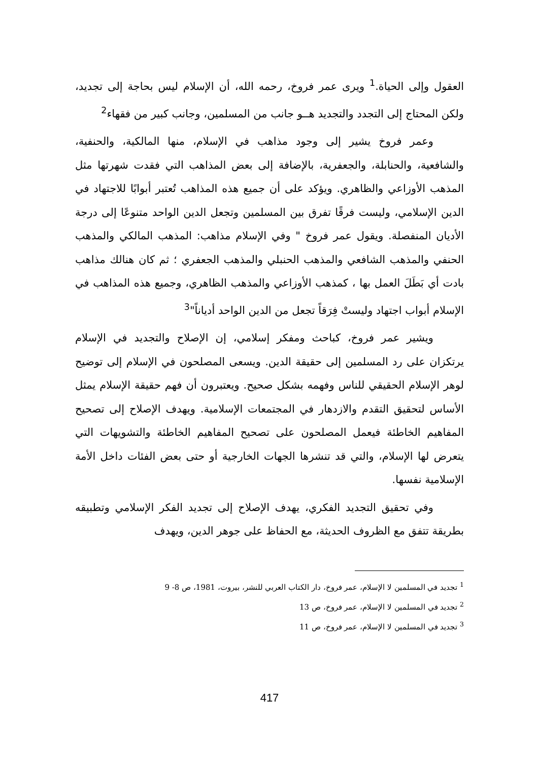العقول وإلى الحياة.<sup>1</sup> ويرى عمر فروخ، رحمه الله، أن الإسلام ليس بحاجة إلى تجديد، ولكن المحتاج إلى التجدد والتجديد هــو جانب من المسلمين، وجانب كبير من فقهاء<sup>2</sup>
وعمر فروخ يشير إلى وجود مذاهب في الإسلام، منها المالكية، والحنفية، والشافعية، والحنابلة، والجعفرية، بالإضافة إلى بعض المذاهب التي فقدت شهرتها مثل المذهب الأوزاعي والظاهري. ويؤكد على أن جميع هذه المذاهب تُعتبر أبوابًا للاجتهاد في الدين الإسلامي، وليست فرقًا تفرق بين المسلمين وتجعل الدين الواحد متنوعًا إلى درجة الأديان المنفصلة. ويقول عمر فروخ " وفي الإسلام مذاهب: المذهب المالكي والمذهب الحنفي والمذهب الشافعي والمذهب الحنبلي والمذهب الجعفري ؛ ثم كان هنالك مذاهب بادت أي بَطَلَ العمل بها ، كمذهب الأوزاعي والمذهب الظاهري، وجميع هذه المذاهب في الإسلام أبواب اجتهاد وليستْ فِرَقاً تجعل من الدين الواحد أدياناً"<sup>3</sup>
ويشير عمر فروخ، كباحث ومفكر إسلامي، إن الإصلاح والتجديد في الإسلام يرتكزان على رد المسلمين إلى حقيقة الدين. ويسعى المصلحون في الإسلام إلى توضيح لوهر الإسلام الحقيقي للناس وفهمه بشكل صحيح. ويعتبرون أن فهم حقيقة الإسلام يمثل الأساس لتحقيق التقدم والازدهار في المجتمعات الإسلامية. ويهدف الإصلاح إلى تصحيح المفاهيم الخاطئة فيعمل المصلحون على تصحيح المفاهيم الخاطئة والتشويهات التي يتعرض لها الإسلام، والتي قد تنشرها الجهات الخارجية أو حتى بعض الفئات داخل الأمة الإسلامية نفسها.
وفي تحقيق التجديد الفكري، يهدف الإصلاح إلى تجديد الفكر الإسلامي وتطبيقه بطريقة تتفق مع الظروف الحديثة، مع الحفاظ على جوهر الدين، ويهدف
<sup>1</sup> تجديد في المسلمين لا الإسلام، عمر فروخ، دار الكتاب العربي للنشر، بيروت، 1981، ص 8- 9
<sup>2</sup> تجديد في المسلمين لا الإسلام، عمر فروخ، ص 13
<sup>3</sup> تجديد في المسلمين لا الإسلام، عمر فروخ، ص 11
417